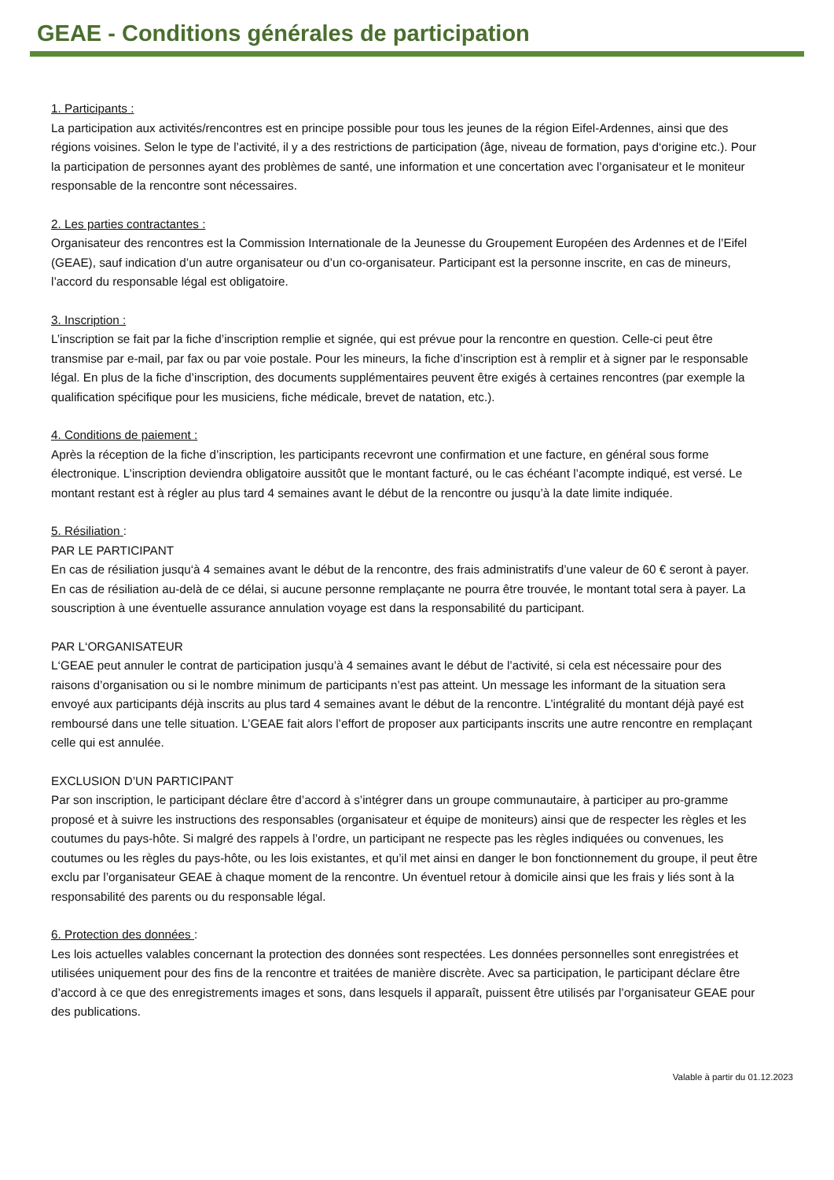GEAE - Conditions générales de participation
1. Participants :
La participation aux activités/rencontres est en principe possible pour tous les jeunes de la région Eifel-Ardennes, ainsi que des régions voisines. Selon le type de l’activité, il y a des restrictions de participation (âge, niveau de formation, pays d‘origine etc.). Pour la participation de personnes ayant des problèmes de santé, une information et une concertation avec l’organisateur et le moniteur responsable de la rencontre sont nécessaires.
2. Les parties contractantes :
Organisateur des rencontres est la Commission Internationale de la Jeunesse du Groupement Européen des Ardennes et de l’Eifel (GEAE), sauf indication d’un autre organisateur ou d’un co-organisateur. Participant est la personne inscrite, en cas de mineurs, l’accord du responsable légal est obligatoire.
3. Inscription :
L’inscription se fait par la fiche d’inscription remplie et signée, qui est prévue pour la rencontre en question. Celle-ci peut être transmise par e-mail, par fax ou par voie postale. Pour les mineurs, la fiche d’inscription est à remplir et à signer par le responsable légal. En plus de la fiche d’inscription, des documents supplémentaires peuvent être exigés à certaines rencontres (par exemple la qualification spécifique pour les musiciens, fiche médicale, brevet de natation, etc.).
4. Conditions de paiement :
Après la réception de la fiche d’inscription, les participants recevront une confirmation et une facture, en général sous forme électronique. L’inscription deviendra obligatoire aussitôt que le montant facturé, ou le cas échéant l’acompte indiqué, est versé. Le montant restant est à régler au plus tard 4 semaines avant le début de la rencontre ou jusqu’à la date limite indiquée.
5. Résiliation :
PAR LE PARTICIPANT
En cas de résiliation jusqu‘à 4 semaines avant le début de la rencontre, des frais administratifs d’une valeur de 60 € seront à payer. En cas de résiliation au-delà de ce délai, si aucune personne remplaçante ne pourra être trouvée, le montant total sera à payer. La souscription à une éventuelle assurance annulation voyage est dans la responsabilité du participant.
PAR L‘ORGANISATEUR
L‘GEAE peut annuler le contrat de participation jusqu’à 4 semaines avant le début de l’activité, si cela est nécessaire pour des raisons d’organisation ou si le nombre minimum de participants n’est pas atteint. Un message les informant de la situation sera envoyé aux participants déjà inscrits au plus tard 4 semaines avant le début de la rencontre. L’intégralité du montant déjà payé est remboursé dans une telle situation. L’GEAE fait alors l’effort de proposer aux participants inscrits une autre rencontre en remplaçant celle qui est annulée.
EXCLUSION D’UN PARTICIPANT
Par son inscription, le participant déclare être d’accord à s’intégrer dans un groupe communautaire, à participer au pro-gramme proposé et à suivre les instructions des responsables (organisateur et équipe de moniteurs) ainsi que de respecter les règles et les coutumes du pays-hôte. Si malgré des rappels à l’ordre, un participant ne respecte pas les règles indiquées ou convenues, les coutumes ou les règles du pays-hôte, ou les lois existantes, et qu’il met ainsi en danger le bon fonctionnement du groupe, il peut être exclu par l’organisateur GEAE à chaque moment de la rencontre. Un éventuel retour à domicile ainsi que les frais y liés sont à la responsabilité des parents ou du responsable légal.
6. Protection des données :
Les lois actuelles valables concernant la protection des données sont respectées. Les données personnelles sont enregistrées et utilisées uniquement pour des fins de la rencontre et traitées de manière discrète. Avec sa participation, le participant déclare être d’accord à ce que des enregistrements images et sons, dans lesquels il apparaît, puissent être utilisés par l’organisateur GEAE pour des publications.
Valable à partir du 01.12.2023